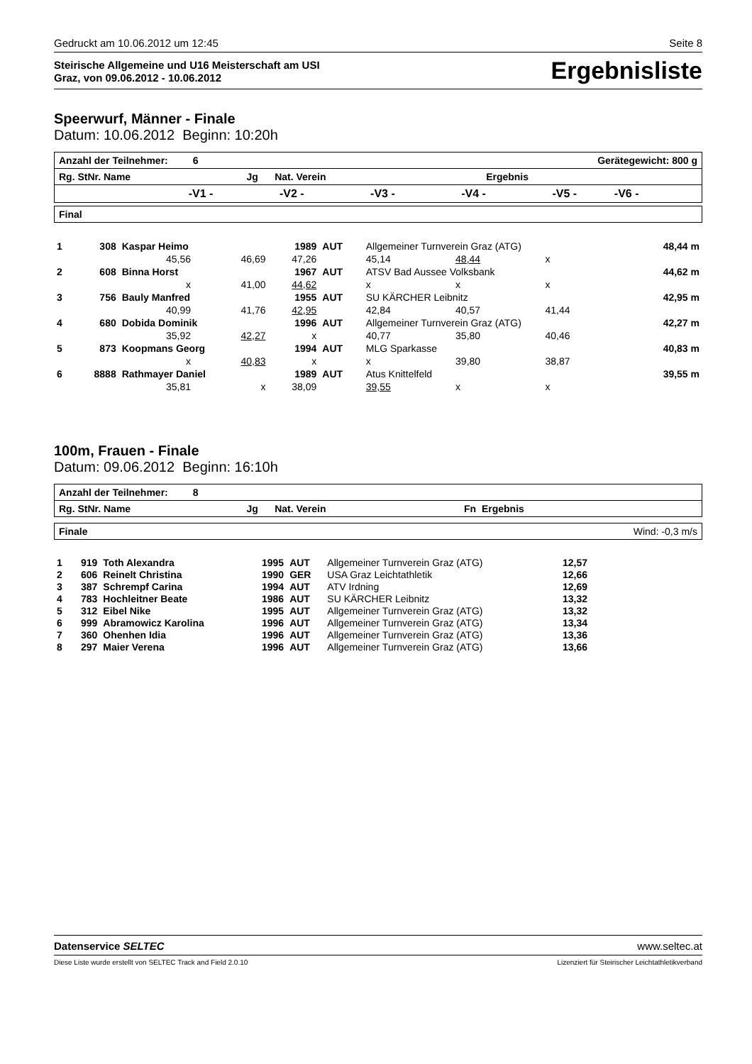Gedruckt am 10.06.2012 um 12:45 Seite 8
Steirische Allgemeine und U16 Meisterschaft am USI
Graz, von 09.06.2012 - 10.06.2012
Ergebnisliste
Speerwurf, Männer - Finale
Datum: 10.06.2012 Beginn: 10:20h
| Anzahl der Teilnehmer: 6 | | | Gerätegewicht: 800 g | | | |
| Rg. StNr. Name Jg Nat. Verein Ergebnis | | | | | | |
| | -V1 - | -V2 - | -V3 - | -V4 - | -V5 - | -V6 - |
| Final |
| 1 | 308 | Kaspar Heimo | | 1989 | AUT | Allgemeiner Turnverein Graz (ATG) | | | 48,44 m |
| | | 45,56 | 46,69 | 47,26 | | 45,14 | 48,44 | x | |
| 2 | 608 | Binna Horst | | 1967 | AUT | ATSV Bad Aussee Volksbank | | | 44,62 m |
| | | x | 41,00 | 44,62 | | x | x | x | |
| 3 | 756 | Bauly Manfred | | 1955 | AUT | SU KÄRCHER Leibnitz | | | 42,95 m |
| | | 40,99 | 41,76 | 42,95 | | 42,84 | 40,57 | 41,44 | |
| 4 | 680 | Dobida Dominik | | 1996 | AUT | Allgemeiner Turnverein Graz (ATG) | | | 42,27 m |
| | | 35,92 | 42,27 | x | | 40,77 | 35,80 | 40,46 | |
| 5 | 873 | Koopmans Georg | | 1994 | AUT | MLG Sparkasse | | | 40,83 m |
| | | x | 40,83 | x | | x | 39,80 | 38,87 | |
| 6 | 8888 | Rathmayer Daniel | | 1989 | AUT | Atus Knittelfeld | | | 39,55 m |
| | | 35,81 | x | 38,09 | | 39,55 | x | x | |
100m, Frauen - Finale
Datum: 09.06.2012 Beginn: 16:10h
| Anzahl der Teilnehmer: 8 |
| Rg. StNr. Name Jg Nat. Verein Fn Ergebnis |
| Finale | Wind: -0,3 m/s |
| 1 | 919 | Toth Alexandra | 1995 | AUT | Allgemeiner Turnverein Graz (ATG) | 12,57 | |
| 2 | 606 | Reinelt Christina | 1990 | GER | USA Graz Leichtathletik | 12,66 | |
| 3 | 387 | Schrempf Carina | 1994 | AUT | ATV Irdning | 12,69 | |
| 4 | 783 | Hochleitner Beate | 1986 | AUT | SU KÄRCHER Leibnitz | 13,32 | |
| 5 | 312 | Eibel Nike | 1995 | AUT | Allgemeiner Turnverein Graz (ATG) | 13,32 | |
| 6 | 999 | Abramowicz Karolina | 1996 | AUT | Allgemeiner Turnverein Graz (ATG) | 13,34 | |
| 7 | 360 | Ohenhen Idia | 1996 | AUT | Allgemeiner Turnverein Graz (ATG) | 13,36 | |
| 8 | 297 | Maier Verena | 1996 | AUT | Allgemeiner Turnverein Graz (ATG) | 13,66 | |
Datenservice SELTEC www.seltec.at
Diese Liste wurde erstellt von SELTEC Track and Field 2.0.10 Lizenziert für Steirischer Leichtathletikverband